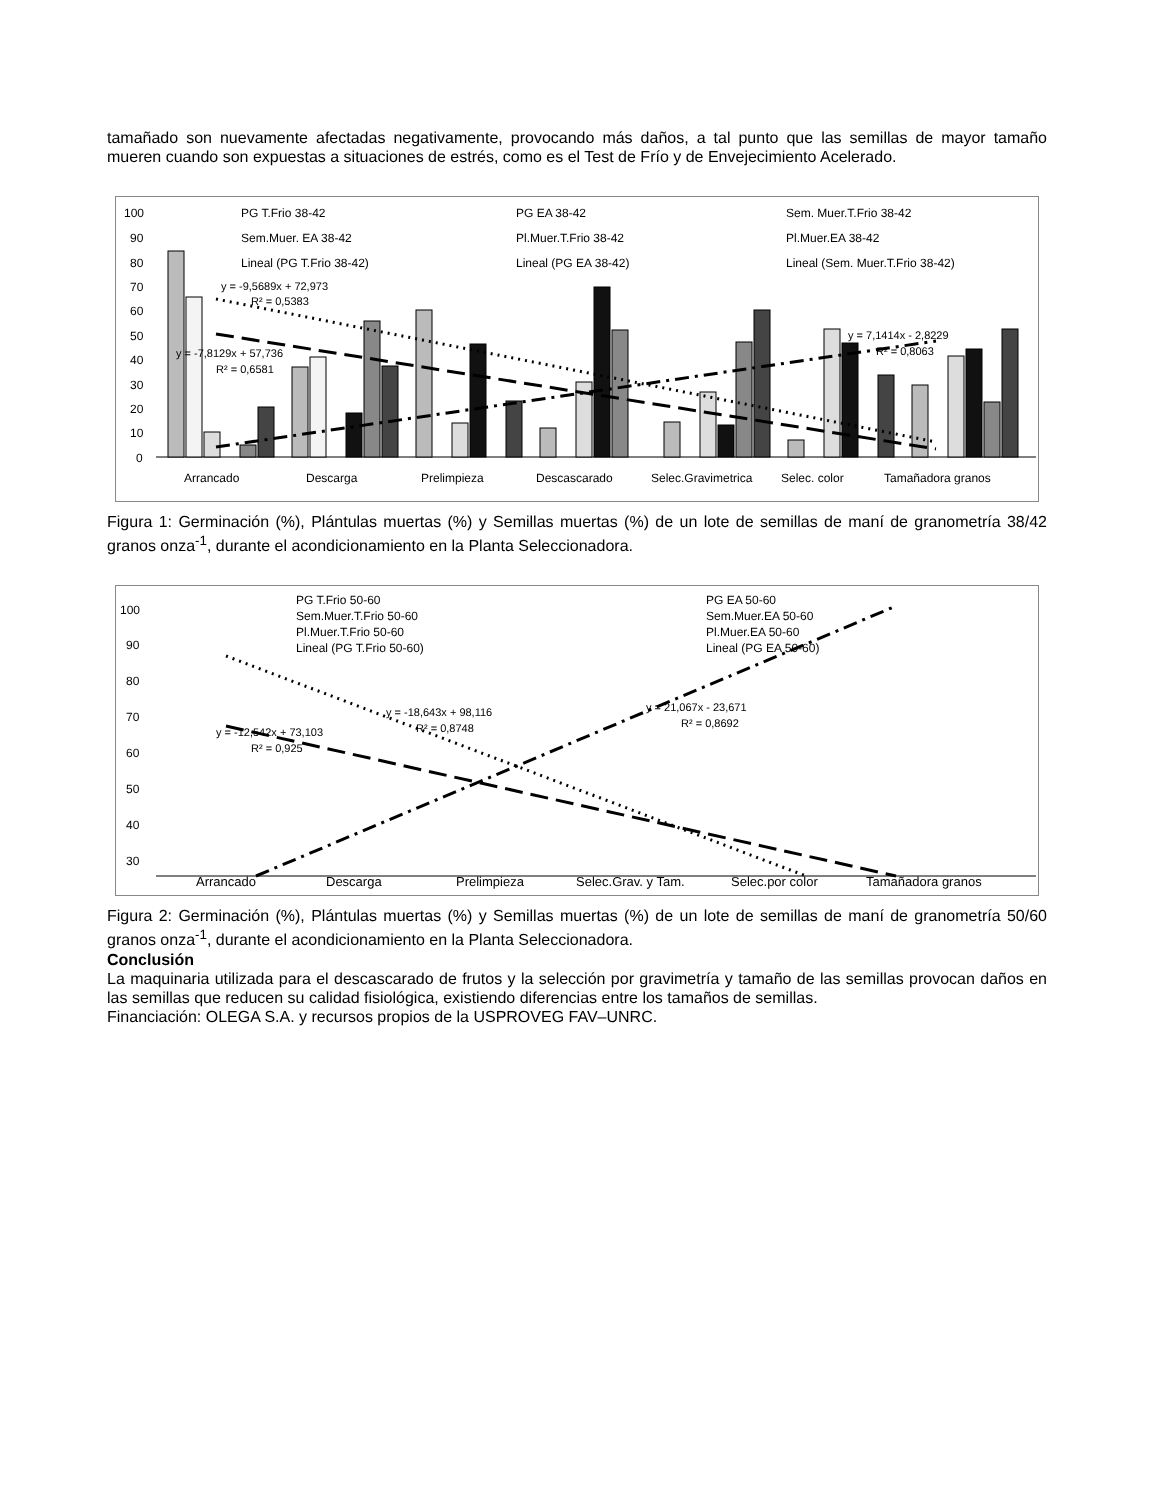tamañado son nuevamente afectadas negativamente, provocando más daños, a tal punto que las semillas de mayor tamaño mueren cuando son expuestas a situaciones de estrés, como es el Test de Frío y de Envejecimiento Acelerado.
100
90
80
70
60
50
40
30
20
10
0
Arrancado
Descarga
Prelimpieza
Descascarado
Selec.Gravimetrica
Selec. color
Tamañadora granos
y = -9,5689x + 72,973
R² = 0,5383
y = -7,8129x + 57,736
R² = 0,6581
y = 7,1414x - 2,8229
R² = 0,8063
PG T.Frio 38-42
PG EA 38-42
Sem. Muer.T.Frio 38-42
Sem.Muer. EA 38-42
Pl.Muer.T.Frio 38-42
Pl.Muer.EA 38-42
Lineal (PG T.Frio 38-42)
Lineal (PG EA 38-42)
Lineal (Sem. Muer.T.Frio 38-42)
Figura 1: Germinación (%), Plántulas muertas (%) y Semillas muertas (%) de un lote de semillas de maní de granometría 38/42 granos onza<sup>-1</sup>, durante el acondicionamiento en la Planta Seleccionadora.
100
90
80
70
60
50
40
30
Arrancado
Descarga
Prelimpieza
Selec.Grav. y Tam.
Selec.por color
Tamañadora granos
PG T.Frio 50-60
PG EA 50-60
Sem.Muer.T.Frio 50-60
Sem.Muer.EA 50-60
Pl.Muer.T.Frio 50-60
Pl.Muer.EA 50-60
Lineal (PG T.Frio 50-60)
Lineal (PG EA 50-60)
y = -12,542x + 73,103
R² = 0,925
y = -18,643x + 98,116
R² = 0,8748
y = 21,067x - 23,671
R² = 0,8692
Figura 2: Germinación (%), Plántulas muertas (%) y Semillas muertas (%) de un lote de semillas de maní de granometría 50/60 granos onza<sup>-1</sup>, durante el acondicionamiento en la Planta Seleccionadora.
Conclusión
La maquinaria utilizada para el descascarado de frutos y la selección por gravimetría y tamaño de las semillas provocan daños en las semillas que reducen su calidad fisiológica, existiendo diferencias entre los tamaños de semillas.
Financiación: OLEGA S.A. y recursos propios de la USPROVEG FAV–UNRC.